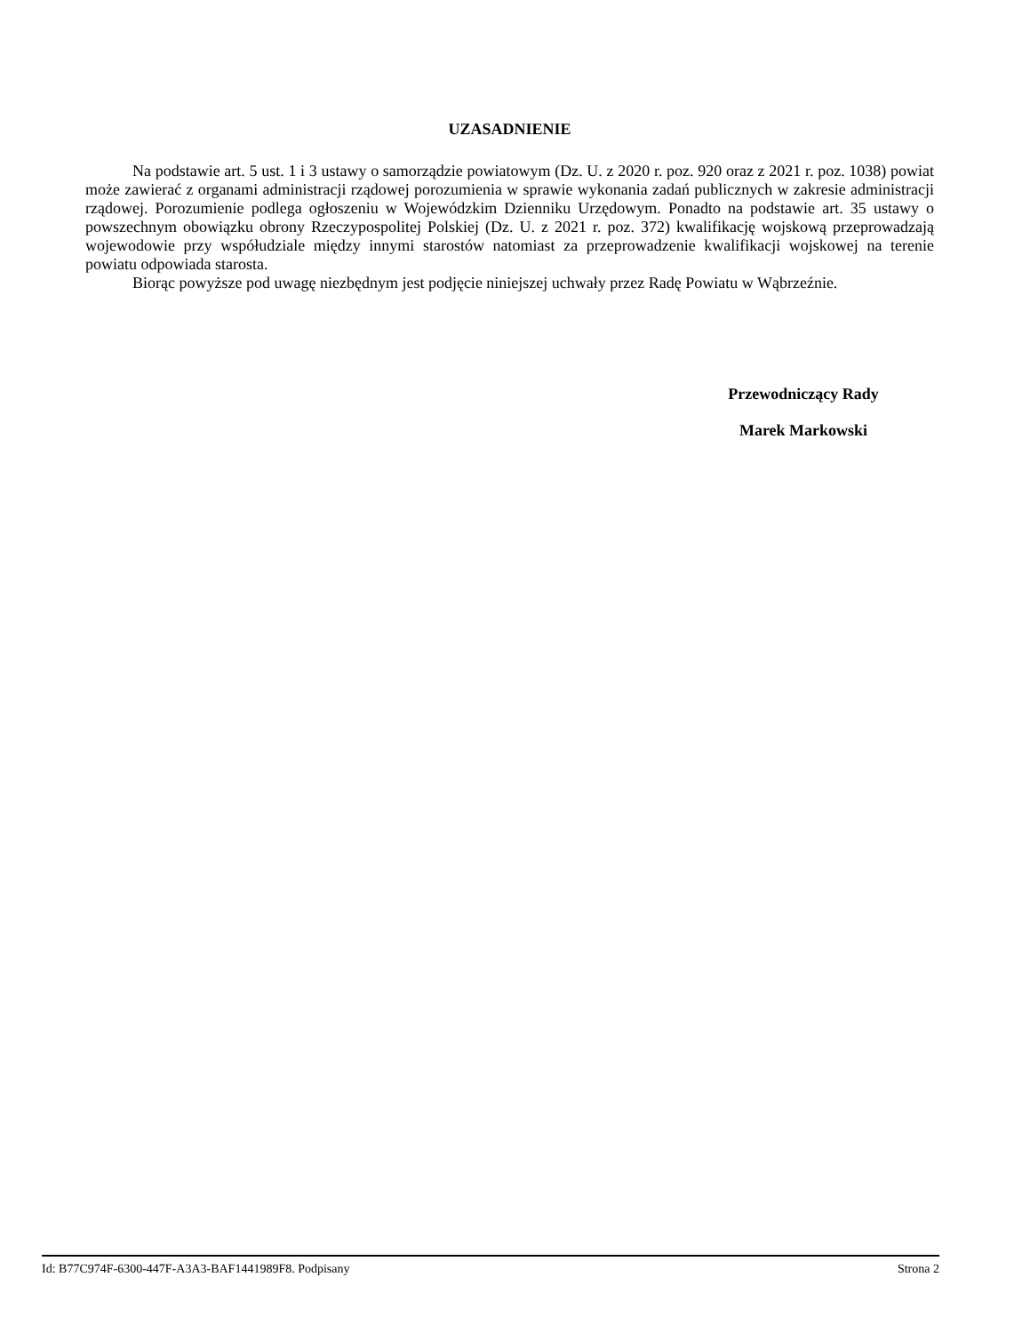UZASADNIENIE
Na podstawie art. 5 ust. 1 i 3 ustawy o samorządzie powiatowym (Dz. U. z 2020 r. poz. 920 oraz z 2021 r. poz. 1038) powiat może zawierać z organami administracji rządowej porozumienia w sprawie wykonania zadań publicznych w zakresie administracji rządowej. Porozumienie podlega ogłoszeniu w Wojewódzkim Dzienniku Urzędowym. Ponadto na podstawie art. 35 ustawy o powszechnym obowiązku obrony Rzeczypospolitej Polskiej (Dz. U. z 2021 r. poz. 372) kwalifikację wojskową przeprowadzają wojewodowie przy współudziale między innymi starostów natomiast za przeprowadzenie kwalifikacji wojskowej na terenie powiatu odpowiada starosta.
Biorąc powyższe pod uwagę niezbędnym jest podjęcie niniejszej uchwały przez Radę Powiatu w Wąbrzeźnie.
Przewodniczący Rady
Marek Markowski
Id: B77C974F-6300-447F-A3A3-BAF1441989F8. Podpisany Strona 2